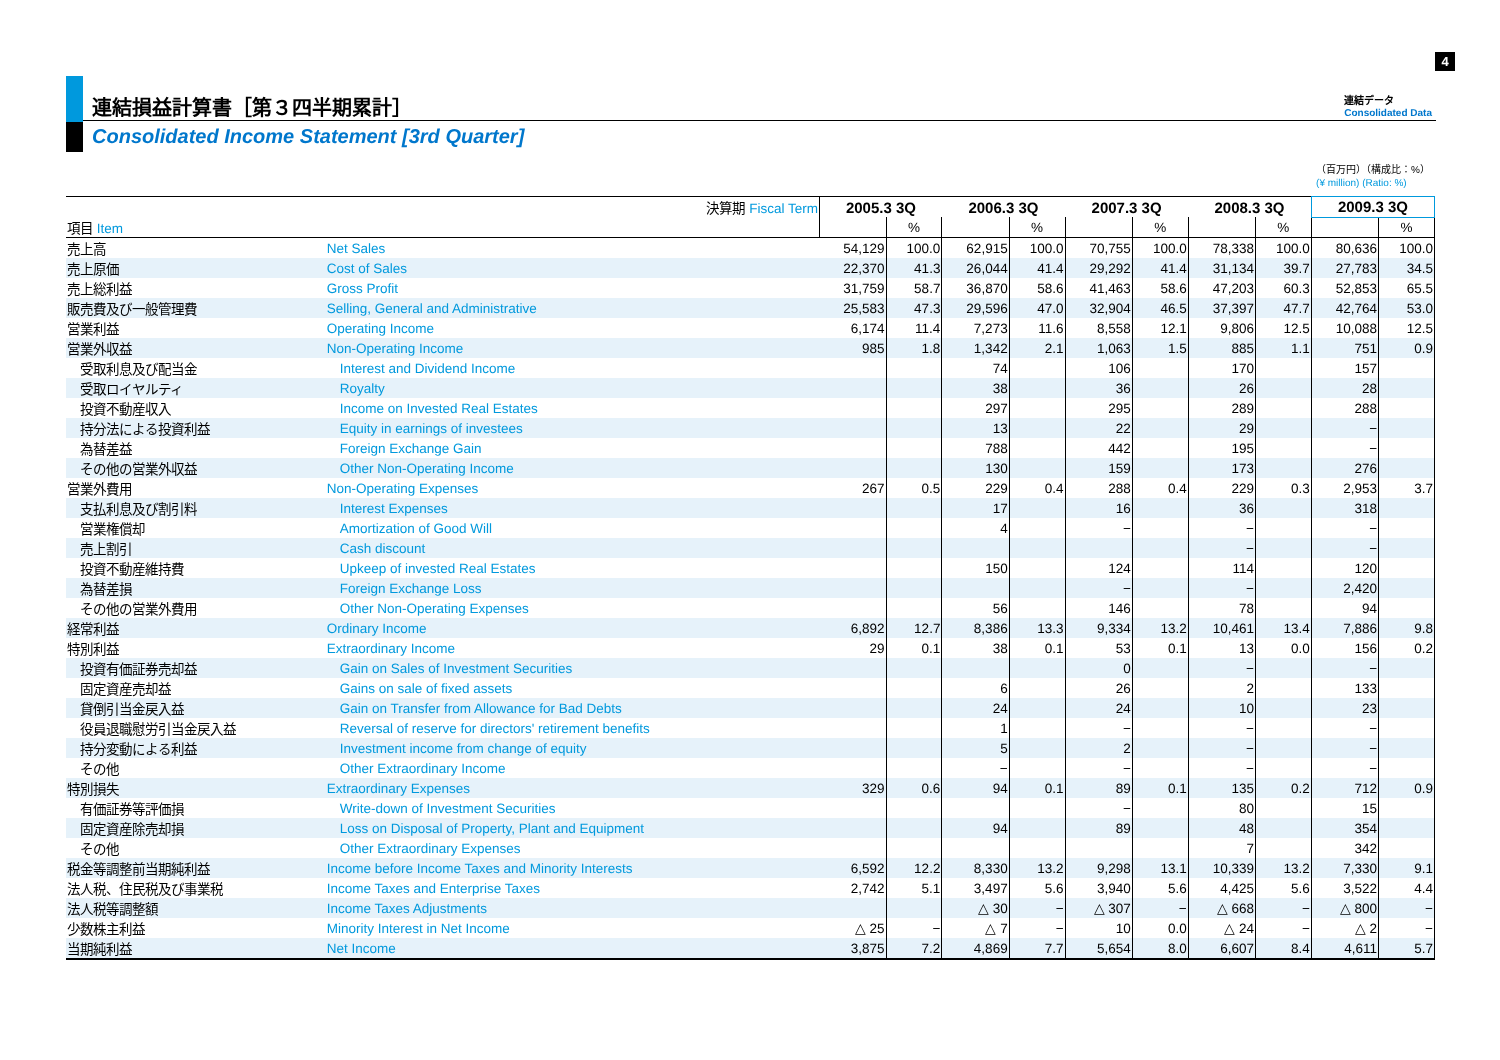4
連結損益計算書［第３四半期累計］
Consolidated Income Statement [3rd Quarter]
連結データ
Consolidated Data
（百万円）（構成比：%）
(¥ million) (Ratio: %)
| | 決算期 Fiscal Term | 2005.3 3Q | | 2006.3 3Q | | 2007.3 3Q | | 2008.3 3Q | | 2009.3 3Q | |
| 項目 Item | | | % | | % | | % | | % | | % |
| 売上高 | Net Sales | 54,129 | 100.0 | 62,915 | 100.0 | 70,755 | 100.0 | 78,338 | 100.0 | 80,636 | 100.0 |
| 売上原価 | Cost of Sales | 22,370 | 41.3 | 26,044 | 41.4 | 29,292 | 41.4 | 31,134 | 39.7 | 27,783 | 34.5 |
| 売上総利益 | Gross Profit | 31,759 | 58.7 | 36,870 | 58.6 | 41,463 | 58.6 | 47,203 | 60.3 | 52,853 | 65.5 |
| 販売費及び一般管理費 | Selling, General and Administrative | 25,583 | 47.3 | 29,596 | 47.0 | 32,904 | 46.5 | 37,397 | 47.7 | 42,764 | 53.0 |
| 営業利益 | Operating Income | 6,174 | 11.4 | 7,273 | 11.6 | 8,558 | 12.1 | 9,806 | 12.5 | 10,088 | 12.5 |
| 営業外収益 | Non-Operating Income | 985 | 1.8 | 1,342 | 2.1 | 1,063 | 1.5 | 885 | 1.1 | 751 | 0.9 |
| 受取利息及び配当金 | Interest and Dividend Income | | | 74 | | 106 | | 170 | | 157 | |
| 受取ロイヤルティ | Royalty | | | 38 | | 36 | | 26 | | 28 | |
| 投資不動産収入 | Income on Invested Real Estates | | | 297 | | 295 | | 289 | | 288 | |
| 持分法による投資利益 | Equity in earnings of investees | | | 13 | | 22 | | 29 | | − | |
| 為替差益 | Foreign Exchange Gain | | | 788 | | 442 | | 195 | | − | |
| その他の営業外収益 | Other Non-Operating Income | | | 130 | | 159 | | 173 | | 276 | |
| 営業外費用 | Non-Operating Expenses | 267 | 0.5 | 229 | 0.4 | 288 | 0.4 | 229 | 0.3 | 2,953 | 3.7 |
| 支払利息及び割引料 | Interest Expenses | | | 17 | | 16 | | 36 | | 318 | |
| 営業権償却 | Amortization of Good Will | | | 4 | | − | | − | | − | |
| 売上割引 | Cash discount | | | | | | | − | | − | |
| 投資不動産維持費 | Upkeep of invested Real Estates | | | 150 | | 124 | | 114 | | 120 | |
| 為替差損 | Foreign Exchange Loss | | | | | − | | − | | 2,420 | |
| その他の営業外費用 | Other Non-Operating Expenses | | | 56 | | 146 | | 78 | | 94 | |
| 経常利益 | Ordinary Income | 6,892 | 12.7 | 8,386 | 13.3 | 9,334 | 13.2 | 10,461 | 13.4 | 7,886 | 9.8 |
| 特別利益 | Extraordinary Income | 29 | 0.1 | 38 | 0.1 | 53 | 0.1 | 13 | 0.0 | 156 | 0.2 |
| 投資有価証券売却益 | Gain on Sales of Investment Securities | | | | | 0 | | − | | − | |
| 固定資産売却益 | Gains on sale of fixed assets | | | 6 | | 26 | | 2 | | 133 | |
| 貸倒引当金戻入益 | Gain on Transfer from Allowance for Bad Debts | | | 24 | | 24 | | 10 | | 23 | |
| 役員退職慰労引当金戻入益 | Reversal of reserve for directors' retirement benefits | | | 1 | | − | | − | | − | |
| 持分変動による利益 | Investment income from change of equity | | | 5 | | 2 | | − | | − | |
| その他 | Other Extraordinary Income | | | − | | − | | − | | − | |
| 特別損失 | Extraordinary Expenses | 329 | 0.6 | 94 | 0.1 | 89 | 0.1 | 135 | 0.2 | 712 | 0.9 |
| 有価証券等評価損 | Write-down of Investment Securities | | | | | − | | 80 | | 15 | |
| 固定資産除売却損 | Loss on Disposal of Property, Plant and Equipment | | | 94 | | 89 | | 48 | | 354 | |
| その他 | Other Extraordinary Expenses | | | | | | | 7 | | 342 | |
| 税金等調整前当期純利益 | Income before Income Taxes and Minority Interests | 6,592 | 12.2 | 8,330 | 13.2 | 9,298 | 13.1 | 10,339 | 13.2 | 7,330 | 9.1 |
| 法人税、住民税及び事業税 | Income Taxes and Enterprise Taxes | 2,742 | 5.1 | 3,497 | 5.6 | 3,940 | 5.6 | 4,425 | 5.6 | 3,522 | 4.4 |
| 法人税等調整額 | Income Taxes Adjustments | | | △ 30 | − | △ 307 | − | △ 668 | − | △ 800 | − |
| 少数株主利益 | Minority Interest in Net Income | △ 25 | − | △ 7 | − | 10 | 0.0 | △ 24 | − | △ 2 | − |
| 当期純利益 | Net Income | 3,875 | 7.2 | 4,869 | 7.7 | 5,654 | 8.0 | 6,607 | 8.4 | 4,611 | 5.7 |